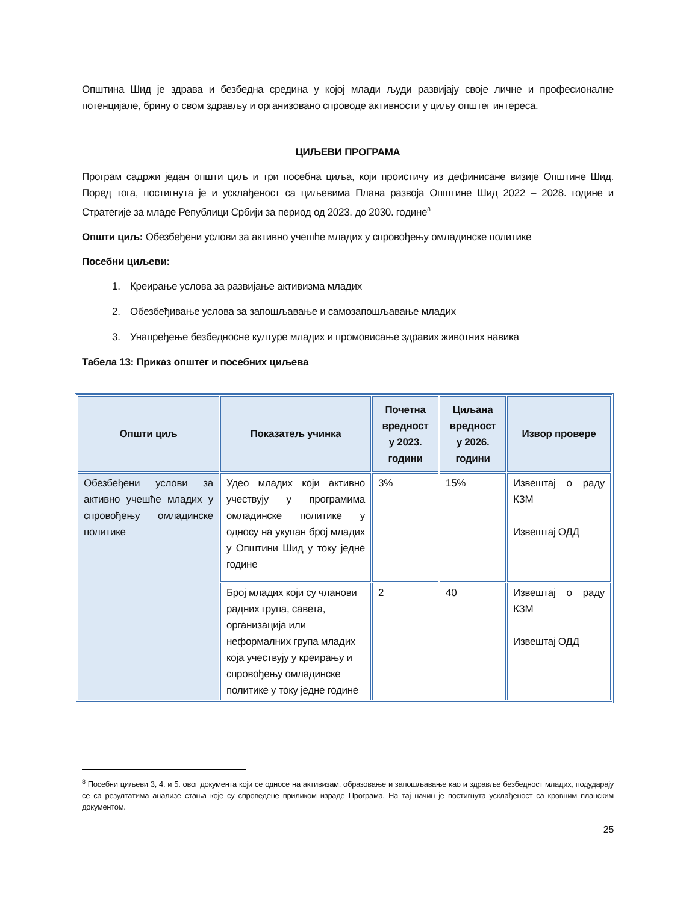Општина Шид је здрава и безбедна средина у којој млади људи развијају своје личне и професионалне потенцијале, брину о свом здрављу и организовано спроводе активности у циљу општег интереса.
ЦИЉЕВИ ПРОГРАМА
Програм садржи један општи циљ и три посебна циља, који проистичу из дефинисане визије Општине Шид. Поред тога, постигнута је и усклађеност са циљевима Плана развоја Општине Шид 2022 – 2028. године и Стратегије за младе Републици Србији за период од 2023. до 2030. године<sup>8</sup>
Општи циљ: Обезбеђени услови за активно учешће младих у спровођењу омладинске политике
Посебни циљеви:
1. Креирање услова за развијање активизма младих
2. Обезбеђивање услова за запошљавање и самозапошљавање младих
3. Унапређење безбедносне културе младих и промовисање здравих животних навика
Табела 13: Приказ општег и посебних циљева
| Општи циљ | Показатељ учинка | Почетна вредност у 2023. години | Циљана вредност у 2026. години | Извор провере |
| --- | --- | --- | --- | --- |
| Обезбеђени услови за активно учешће младих у спровођењу омладинске политике | Удео младих који активно учествују у програмима омладинске политике у односу на укупан број младих у Општини Шид у току једне године | 3% | 15% | Извештај о раду КЗМ Извештај ОДД |
| | Број младих који су чланови радних група, савета, организација или неформалних група младих која учествују у креирању и спровођењу омладинске политике у току једне године | 2 | 40 | Извештај о раду КЗМ Извештај ОДД |
<sup>8</sup> Посебни циљеви 3, 4. и 5. овог документа који се односе на активизам, образовање и запошљавање као и здравље безбедност младих, подударају се са резултатима анализе стања које су спроведене приликом израде Програма. На тај начин је постигнута усклађеност са кровним планским документом.
25